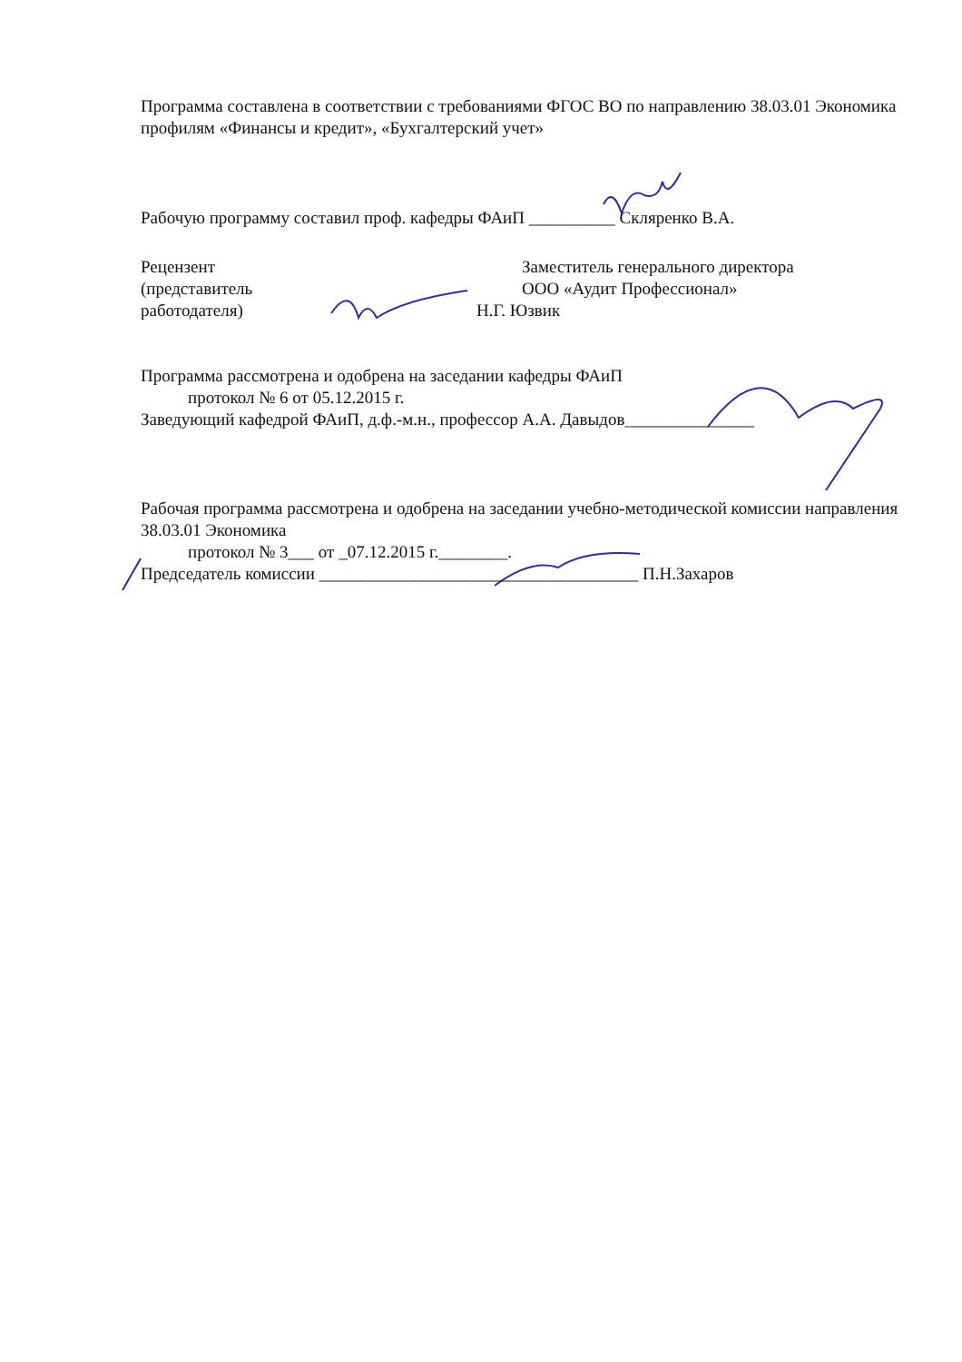Программа составлена в соответствии с требованиями ФГОС ВО по направлению 38.03.01 Экономика профилям «Финансы и кредит», «Бухгалтерский учет»
Рабочую программу составил проф. кафедры ФАиП __________ Скляренко В.А.
Рецензент
(представитель
работодателя)
Заместитель генерального директора
ООО «Аудит Профессионал»
Н.Г. Юзвик
Программа рассмотрена и одобрена на заседании кафедры ФАиП
протокол № 6 от 05.12.2015 г.
Заведующий кафедрой ФАиП, д.ф.-м.н., профессор А.А. Давыдов_______________
Рабочая программа рассмотрена и одобрена на заседании учебно-методической комиссии направления 38.03.01 Экономика
протокол № 3___ от _07.12.2015 г.________.
Председатель комиссии _____________________________________ П.Н.Захаров